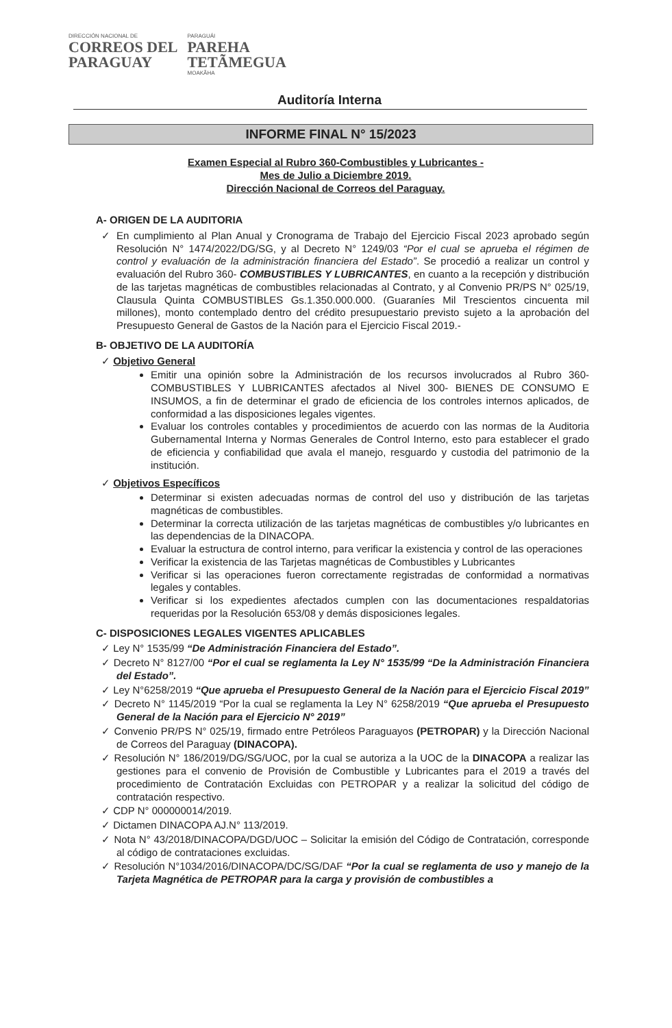DIRECCIÓN NACIONAL DE
CORREOS DEL
PARAGUAY
PARAGUÁI
PAREHA
TETÃMEGUA
MOAKÃHA
Auditoría Interna
INFORME FINAL N° 15/2023
Examen Especial al Rubro 360-Combustibles y Lubricantes -
Mes de Julio a Diciembre 2019.
Dirección Nacional de Correos del Paraguay.
A- ORIGEN DE LA AUDITORIA
✓ En cumplimiento al Plan Anual y Cronograma de Trabajo del Ejercicio Fiscal 2023 aprobado según Resolución N° 1474/2022/DG/SG, y al Decreto N° 1249/03 “Por el cual se aprueba el régimen de control y evaluación de la administración financiera del Estado”. Se procedió a realizar un control y evaluación del Rubro 360- COMBUSTIBLES Y LUBRICANTES, en cuanto a la recepción y distribución de las tarjetas magnéticas de combustibles relacionadas al Contrato, y al Convenio PR/PS N° 025/19, Clausula Quinta COMBUSTIBLES Gs.1.350.000.000. (Guaraníes Mil Trescientos cincuenta mil millones), monto contemplado dentro del crédito presupuestario previsto sujeto a la aprobación del Presupuesto General de Gastos de la Nación para el Ejercicio Fiscal 2019.-
B- OBJETIVO DE LA AUDITORÍA
✓ Objetivo General
Emitir una opinión sobre la Administración de los recursos involucrados al Rubro 360- COMBUSTIBLES Y LUBRICANTES afectados al Nivel 300- BIENES DE CONSUMO E INSUMOS, a fin de determinar el grado de eficiencia de los controles internos aplicados, de conformidad a las disposiciones legales vigentes.
Evaluar los controles contables y procedimientos de acuerdo con las normas de la Auditoria Gubernamental Interna y Normas Generales de Control Interno, esto para establecer el grado de eficiencia y confiabilidad que avala el manejo, resguardo y custodia del patrimonio de la institución.
✓ Objetivos Específicos
Determinar si existen adecuadas normas de control del uso y distribución de las tarjetas magnéticas de combustibles.
Determinar la correcta utilización de las tarjetas magnéticas de combustibles y/o lubricantes en las dependencias de la DINACOPA.
Evaluar la estructura de control interno, para verificar la existencia y control de las operaciones
Verificar la existencia de las Tarjetas magnéticas de Combustibles y Lubricantes
Verificar si las operaciones fueron correctamente registradas de conformidad a normativas legales y contables.
Verificar si los expedientes afectados cumplen con las documentaciones respaldatorias requeridas por la Resolución 653/08 y demás disposiciones legales.
C- DISPOSICIONES LEGALES VIGENTES APLICABLES
✓ Ley N° 1535/99 “De Administración Financiera del Estado”.
✓ Decreto N° 8127/00 “Por el cual se reglamenta la Ley N° 1535/99 “De la Administración Financiera del Estado”.
✓ Ley N°6258/2019 “Que aprueba el Presupuesto General de la Nación para el Ejercicio Fiscal 2019”
✓ Decreto N° 1145/2019 “Por la cual se reglamenta la Ley N° 6258/2019 “Que aprueba el Presupuesto General de la Nación para el Ejercicio N° 2019”
✓ Convenio PR/PS N° 025/19, firmado entre Petróleos Paraguayos (PETROPAR) y la Dirección Nacional de Correos del Paraguay (DINACOPA).
✓ Resolución N° 186/2019/DG/SG/UOC, por la cual se autoriza a la UOC de la DINACOPA a realizar las gestiones para el convenio de Provisión de Combustible y Lubricantes para el 2019 a través del procedimiento de Contratación Excluidas con PETROPAR y a realizar la solicitud del código de contratación respectivo.
✓ CDP N° 000000014/2019.
✓ Dictamen DINACOPA AJ.N° 113/2019.
✓ Nota N° 43/2018/DINACOPA/DGD/UOC – Solicitar la emisión del Código de Contratación, corresponde al código de contrataciones excluidas.
✓ Resolución N°1034/2016/DINACOPA/DC/SG/DAF “Por la cual se reglamenta de uso y manejo de la Tarjeta Magnética de PETROPAR para la carga y provisión de combustibles a